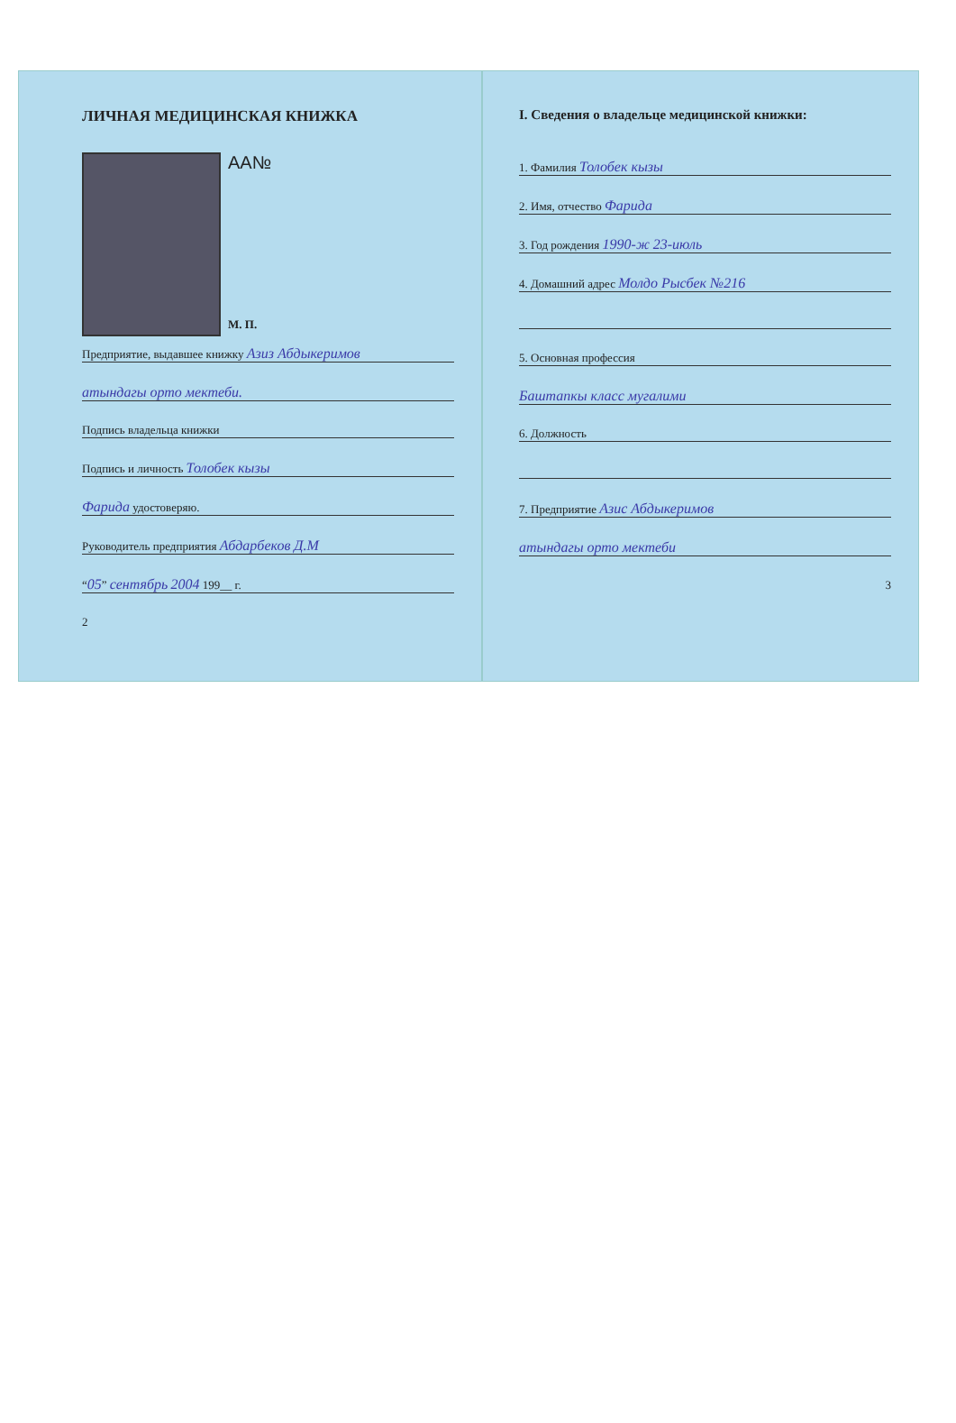ЛИЧНАЯ МЕДИЦИНСКАЯ КНИЖКА
AA№
М. П.
Предприятие, выдавшее книжку Азиз Абдыкеримов
атындагы орто мектеби.
Подпись владельца книжки
Подпись и личность Толобек кызы
Фарида удостоверяю.
Руководитель предприятия Абдарбеков Д.М
“05” сентябрь 2004 199__ г.
2
I. Сведения о владельце медицинской книжки:
1. Фамилия Толобек кызы
2. Имя, отчество Фарида
3. Год рождения 1990-ж 23-июль
4. Домашний адрес Молдо Рысбек №216
5. Основная профессия
Баштапкы класс мугалими
6. Должность
7. Предприятие Азис Абдыкеримов
атындагы орто мектеби
3